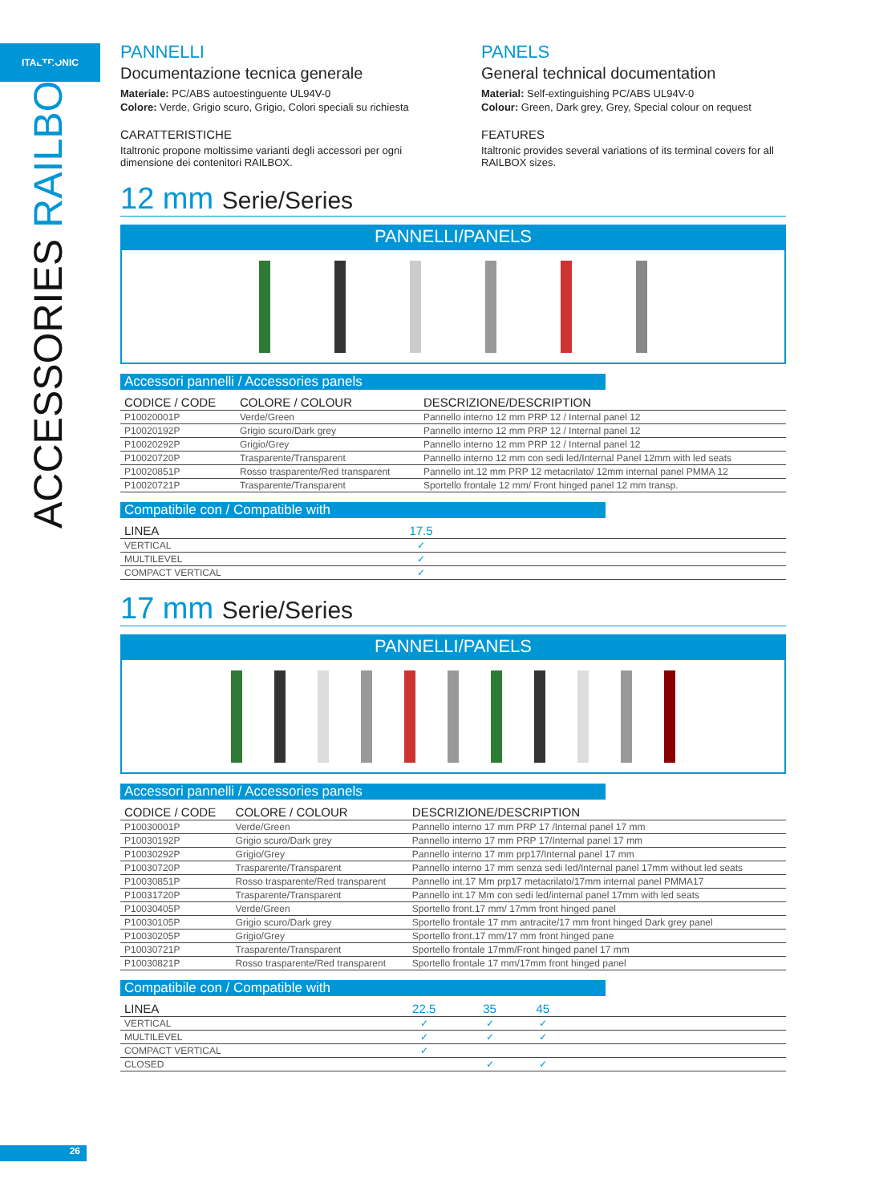ITALTRONIC
ACCESSORIES RAILBOX
26
PANNELLI
Documentazione tecnica generale
Materiale: PC/ABS autoestinguente UL94V-0
Colore: Verde, Grigio scuro, Grigio, Colori speciali su richiesta
CARATTERISTICHE
Italtronic propone moltissime varianti degli accessori per ogni dimensione dei contenitori RAILBOX.
PANELS
General technical documentation
Material: Self-extinguishing PC/ABS UL94V-0
Colour: Green, Dark grey, Grey, Special colour on request
FEATURES
Italtronic provides several variations of its terminal covers for all RAILBOX sizes.
12 mm Serie/Series
PANNELLI/PANELS
Accessori pannelli / Accessories panels
| CODICE / CODE | COLORE / COLOUR | DESCRIZIONE/DESCRIPTION |
| --- | --- | --- |
| P10020001P | Verde/Green | Pannello interno 12 mm PRP 12 / Internal panel 12 |
| P10020192P | Grigio scuro/Dark grey | Pannello interno 12 mm PRP 12 / Internal panel 12 |
| P10020292P | Grigio/Grey | Pannello interno 12 mm PRP 12 / Internal panel 12 |
| P10020720P | Trasparente/Transparent | Pannello interno 12 mm con sedi led/Internal Panel 12mm with led seats |
| P10020851P | Rosso trasparente/Red transparent | Pannello int.12 mm PRP 12 metacrilato/ 12mm internal panel PMMA 12 |
| P10020721P | Trasparente/Transparent | Sportello frontale 12 mm/ Front hinged panel 12 mm transp. |
Compatibile con / Compatible with
| LINEA | 17.5 | |
| --- | --- | --- |
| VERTICAL | ✓ | |
| MULTILEVEL | ✓ | |
| COMPACT VERTICAL | ✓ | |
17 mm Serie/Series
PANNELLI/PANELS
Accessori pannelli / Accessories panels
| CODICE / CODE | COLORE / COLOUR | DESCRIZIONE/DESCRIPTION |
| --- | --- | --- |
| P10030001P | Verde/Green | Pannello interno 17 mm PRP 17 /Internal panel 17 mm |
| P10030192P | Grigio scuro/Dark grey | Pannello interno 17 mm PRP 17/Internal panel 17 mm |
| P10030292P | Grigio/Grey | Pannello interno 17 mm prp17/Internal panel 17 mm |
| P10030720P | Trasparente/Transparent | Pannello interno 17 mm senza sedi led/Internal panel 17mm without led seats |
| P10030851P | Rosso trasparente/Red transparent | Pannello int.17 Mm prp17 metacrilato/17mm internal panel PMMA17 |
| P10031720P | Trasparente/Transparent | Pannello int.17 Mm con sedi led/internal panel 17mm with led seats |
| P10030405P | Verde/Green | Sportello front.17 mm/ 17mm front hinged panel |
| P10030105P | Grigio scuro/Dark grey | Sportello frontale 17 mm antracite/17 mm front hinged Dark grey panel |
| P10030205P | Grigio/Grey | Sportello front.17 mm/17 mm front hinged pane |
| P10030721P | Trasparente/Transparent | Sportello frontale 17mm/Front hinged panel 17 mm |
| P10030821P | Rosso trasparente/Red transparent | Sportello frontale 17 mm/17mm front hinged panel |
Compatibile con / Compatible with
| LINEA | 22.5 | 35 | 45 | |
| --- | --- | --- | --- | --- |
| VERTICAL | ✓ | ✓ | ✓ | |
| MULTILEVEL | ✓ | ✓ | ✓ | |
| COMPACT VERTICAL | ✓ | | | |
| CLOSED | | ✓ | ✓ | |